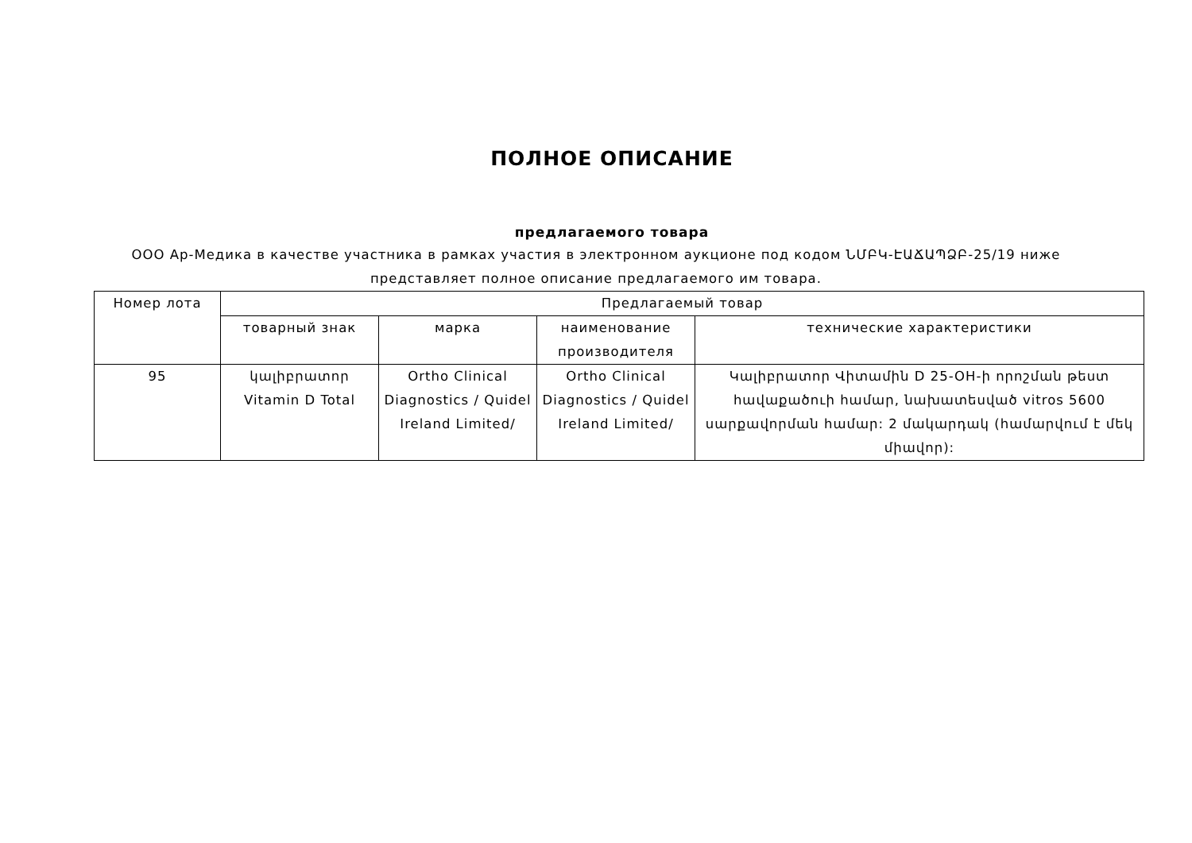ПОЛНОЕ ОПИСАНИЕ
предлагаемого товара
ООО Ар-Медика в качестве участника в рамках участия в электронном аукционе под кодом ՆՄԲԿ-ԷԱՃԱՊՁԲ-25/19 ниже представляет полное описание предлагаемого им товара.
| Номер лота | Предлагаемый товар | | | |
| --- | --- | --- | --- | --- |
| | товарный знак | марка | наименование производителя | технические характеристики |
| 95 | կալիբրատոր Vitamin D Total | Ortho Clinical Diagnostics / Quidel Ireland Limited/ | Ortho Clinical Diagnostics / Quidel Ireland Limited/ | Կալիբրատոր Վիտամին D 25-OH-ի որոշման թեստ հավաքածուի համար, նախատեսված vitros 5600 սարքավորման համար: 2 մակարդակ (համարվում է մեկ միավոր): |